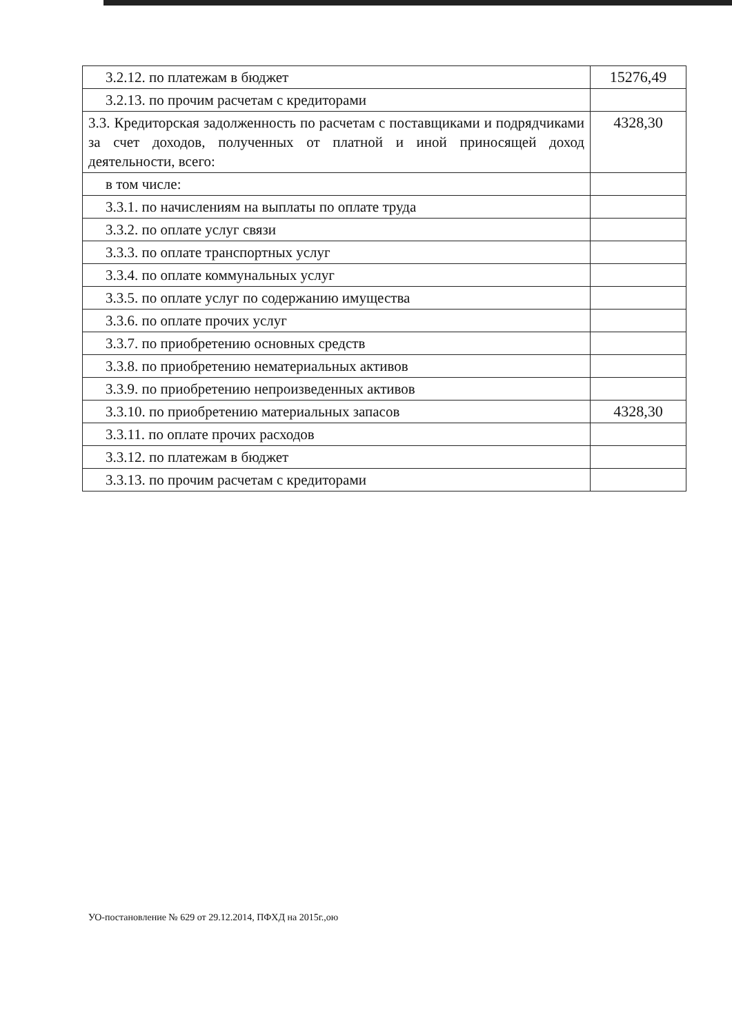| 3.2.12. по платежам в бюджет | 15276,49 |
| 3.2.13. по прочим расчетам с кредиторами | |
| 3.3. Кредиторская задолженность по расчетам с поставщиками и подрядчиками за счет доходов, полученных от платной и иной приносящей доход деятельности, всего: | 4328,30 |
| в том числе: | |
| 3.3.1. по начислениям на выплаты по оплате труда | |
| 3.3.2. по оплате услуг связи | |
| 3.3.3. по оплате транспортных услуг | |
| 3.3.4. по оплате коммунальных услуг | |
| 3.3.5. по оплате услуг по содержанию имущества | |
| 3.3.6. по оплате прочих услуг | |
| 3.3.7. по приобретению основных средств | |
| 3.3.8. по приобретению нематериальных активов | |
| 3.3.9. по приобретению непроизведенных активов | |
| 3.3.10. по приобретению материальных запасов | 4328,30 |
| 3.3.11. по оплате прочих расходов | |
| 3.3.12. по платежам в бюджет | |
| 3.3.13. по прочим расчетам с кредиторами | |
УО-постановление № 629 от 29.12.2014, ПФХД на 2015г.,ою